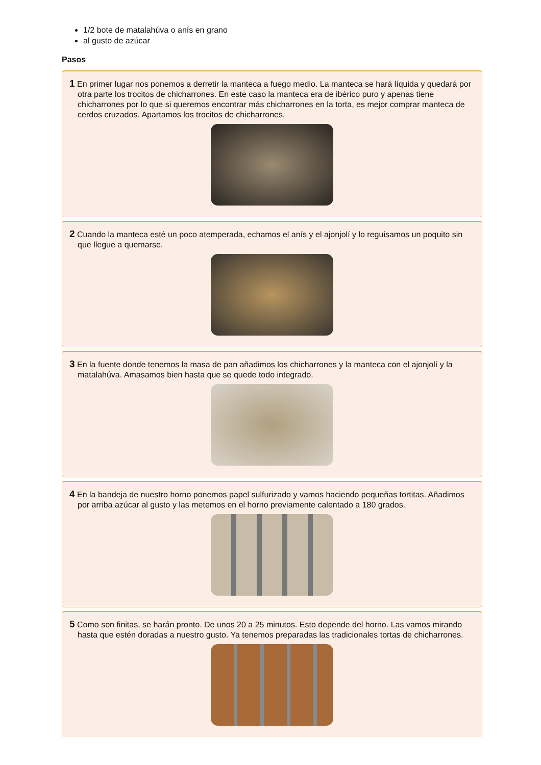1/2 bote de matalahúva o anís en grano
al gusto de azúcar
Pasos
1 En primer lugar nos ponemos a derretir la manteca a fuego medio. La manteca se hará líquida y quedará por otra parte los trocitos de chicharrones. En este caso la manteca era de ibérico puro y apenas tiene chicharrones por lo que si queremos encontrar más chicharrones en la torta, es mejor comprar manteca de cerdos cruzados. Apartamos los trocitos de chicharrones.
2 Cuando la manteca esté un poco atemperada, echamos el anís y el ajonjolí y lo reguisamos un poquito sin que llegue a quemarse.
3 En la fuente donde tenemos la masa de pan añadimos los chicharrones y la manteca con el ajonjolí y la matalahúva. Amasamos bien hasta que se quede todo integrado.
4 En la bandeja de nuestro horno ponemos papel sulfurizado y vamos haciendo pequeñas tortitas. Añadimos por arriba azúcar al gusto y las metemos en el horno previamente calentado a 180 grados.
5 Como son finitas, se harán pronto. De unos 20 a 25 minutos. Esto depende del horno. Las vamos mirando hasta que estén doradas a nuestro gusto. Ya tenemos preparadas las tradicionales tortas de chicharrones.